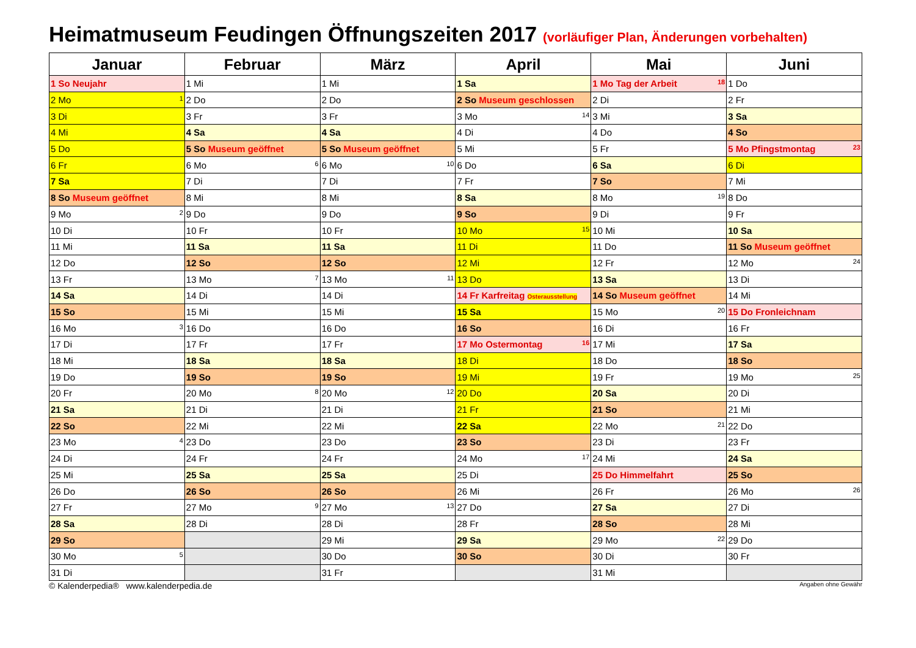Heimatmuseum Feudingen Öffnungszeiten 2017 (vorläufiger Plan, Änderungen vorbehalten)
| Januar | Februar | März | April | Mai | Juni |
| --- | --- | --- | --- | --- | --- |
| 1 So Neujahr | 1 Mi | 1 Mi | 1 Sa | 1 Mo Tag der Arbeit 18 | 1 Do |
| 2 Mo 1 | 2 Do | 2 Do | 2 So Museum geschlossen | 2 Di | 2 Fr |
| 3 Di | 3 Fr | 3 Fr | 3 Mo 14 | 3 Mi | 3 Sa |
| 4 Mi | 4 Sa | 4 Sa | 4 Di | 4 Do | 4 So |
| 5 Do | 5 So Museum geöffnet | 5 So Museum geöffnet | 5 Mi | 5 Fr | 5 Mo Pfingstmontag 23 |
| 6 Fr | 6 Mo 6 | 6 Mo 10 | 6 Do | 6 Sa | 6 Di |
| 7 Sa | 7 Di | 7 Di | 7 Fr | 7 So | 7 Mi |
| 8 So Museum geöffnet | 8 Mi | 8 Mi | 8 Sa | 8 Mo 19 | 8 Do |
| 9 Mo 2 | 9 Do | 9 Do | 9 So | 9 Di | 9 Fr |
| 10 Di | 10 Fr | 10 Fr | 10 Mo 15 | 10 Mi | 10 Sa |
| 11 Mi | 11 Sa | 11 Sa | 11 Di | 11 Do | 11 So Museum geöffnet |
| 12 Do | 12 So | 12 So | 12 Mi | 12 Fr | 12 Mo 24 |
| 13 Fr | 13 Mo 7 | 13 Mo 11 | 13 Do | 13 Sa | 13 Di |
| 14 Sa | 14 Di | 14 Di | 14 Fr Karfreitag Osterausstellung | 14 So Museum geöffnet | 14 Mi |
| 15 So | 15 Mi | 15 Mi | 15 Sa | 15 Mo 20 | 15 Do Fronleichnam |
| 16 Mo 3 | 16 Do | 16 Do | 16 So | 16 Di | 16 Fr |
| 17 Di | 17 Fr | 17 Fr | 17 Mo Ostermontag 16 | 17 Mi | 17 Sa |
| 18 Mi | 18 Sa | 18 Sa | 18 Di | 18 Do | 18 So |
| 19 Do | 19 So | 19 So | 19 Mi | 19 Fr | 19 Mo 25 |
| 20 Fr | 20 Mo 8 | 20 Mo 12 | 20 Do | 20 Sa | 20 Di |
| 21 Sa | 21 Di | 21 Di | 21 Fr | 21 So | 21 Mi |
| 22 So | 22 Mi | 22 Mi | 22 Sa | 22 Mo 21 | 22 Do |
| 23 Mo 4 | 23 Do | 23 Do | 23 So | 23 Di | 23 Fr |
| 24 Di | 24 Fr | 24 Fr | 24 Mo 17 | 24 Mi | 24 Sa |
| 25 Mi | 25 Sa | 25 Sa | 25 Di | 25 Do Himmelfahrt | 25 So |
| 26 Do | 26 So | 26 So | 26 Mi | 26 Fr | 26 Mo 26 |
| 27 Fr | 27 Mo 9 | 27 Mo 13 | 27 Do | 27 Sa | 27 Di |
| 28 Sa | 28 Di | 28 Di | 28 Fr | 28 So | 28 Mi |
| 29 So | | 29 Mi | 29 Sa | 29 Mo 22 | 29 Do |
| 30 Mo 5 | | 30 Do | 30 So | 30 Di | 30 Fr |
| 31 Di | | 31 Fr | | 31 Mi | |
© Kalenderpedia® www.kalenderpedia.de Angaben ohne Gewähr